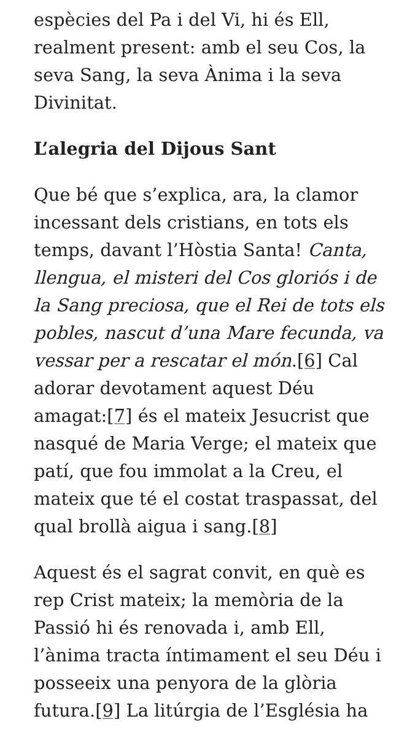espècies del Pa i del Vi, hi és Ell, realment present: amb el seu Cos, la seva Sang, la seva Ànima i la seva Divinitat.
L’alegria del Dijous Sant
Que bé que s’explica, ara, la clamor incessant dels cristians, en tots els temps, davant l’Hòstia Santa! Canta, llengua, el misteri del Cos gloriós i de la Sang preciosa, que el Rei de tots els pobles, nascut d’una Mare fecunda, va vessar per a rescatar el món.[6] Cal adorar devotament aquest Déu amagat:[7] és el mateix Jesucrist que nasqué de Maria Verge; el mateix que patí, que fou immolat a la Creu, el mateix que té el costat traspassat, del qual brollà aigua i sang.[8]
Aquest és el sagrat convit, en què es rep Crist mateix; la memòria de la Passió hi és renovada i, amb Ell, l’ànima tracta íntimament el seu Déu i posseeix una penyora de la glòria futura.[9] La litúrgia de l’Església ha